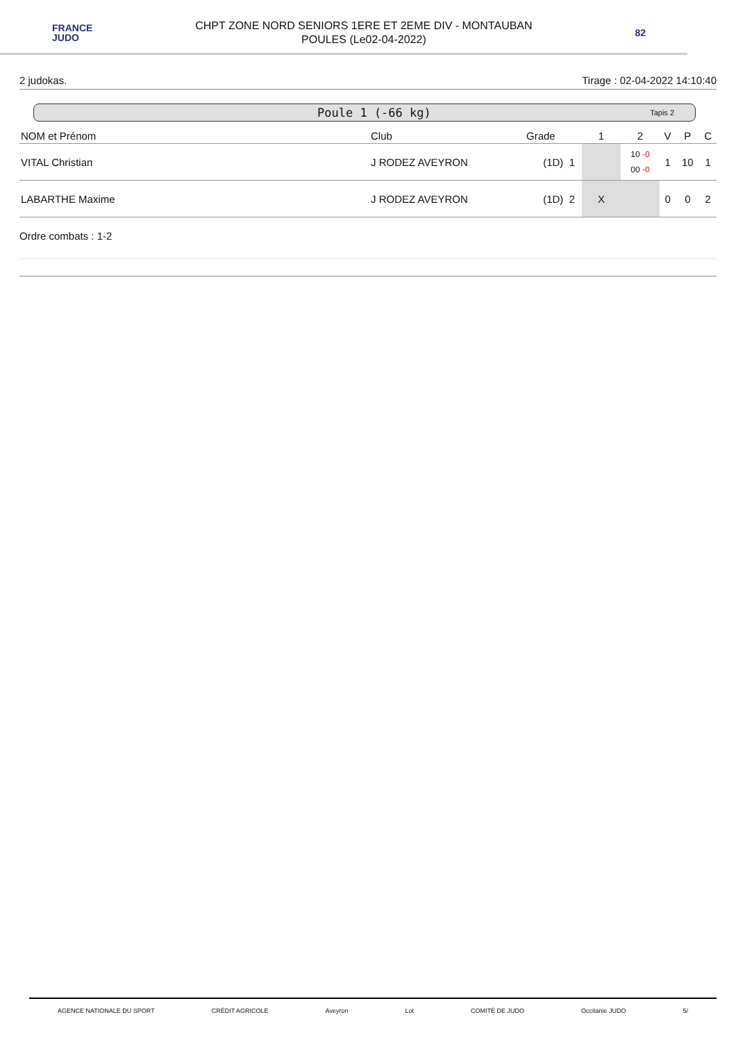FRANCE
JUDO
CHPT ZONE NORD SENIORS 1ERE ET 2EME DIV - MONTAUBAN
POULES (Le02-04-2022)
82
2 judokas. Tirage : 02-04-2022 14:10:40
Poule 1 (-66 kg) Tapis 2
| NOM et Prénom | Club | Grade | 1 | 2 | V | P | C |
| --- | --- | --- | --- | --- | --- | --- | --- |
| VITAL Christian | J RODEZ AVEYRON | (1D) 1 | | 10 -0 00 -0 | 1 | 10 | 1 |
| LABARTHE Maxime | J RODEZ AVEYRON | (1D) 2 | X | | 0 | 0 | 2 |
Ordre combats : 1-2
AGENCE NATIONALE DU SPORT CRÉDIT AGRICOLE Aveyron Lot COMITÉ DE JUDO Occitanie JUDO 5/